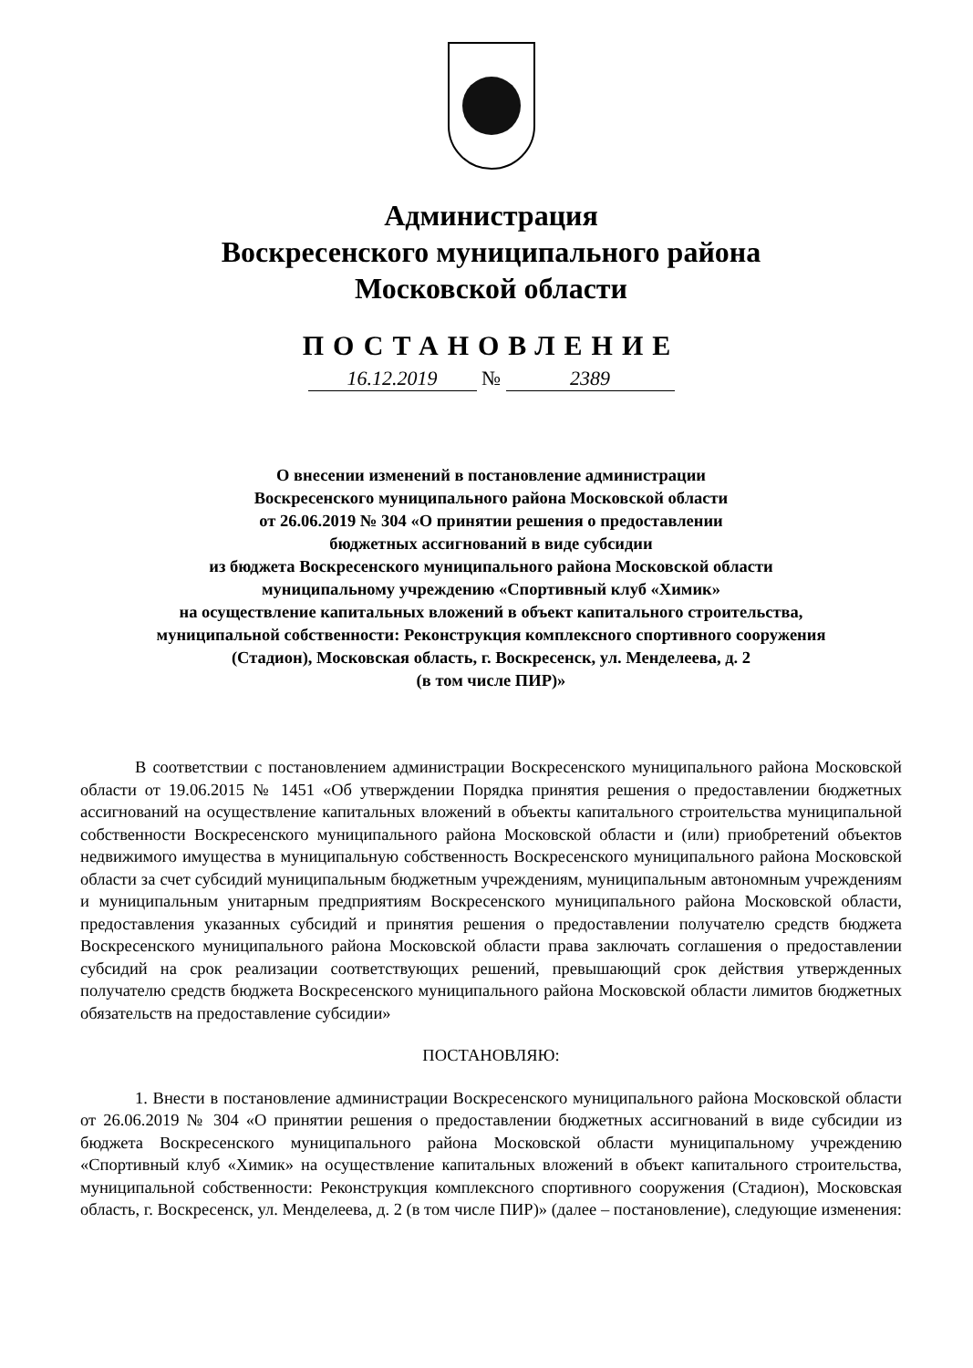Администрация
Воскресенского муниципального района
Московской области
ПОСТАНОВЛЕНИЕ
16.12.2019 № 2389
О внесении изменений в постановление администрации
Воскресенского муниципального района Московской области
от 26.06.2019 № 304 «О принятии решения о предоставлении
бюджетных ассигнований в виде субсидии
из бюджета Воскресенского муниципального района Московской области
муниципальному учреждению «Спортивный клуб «Химик»
на осуществление капитальных вложений в объект капитального строительства,
муниципальной собственности: Реконструкция комплексного спортивного сооружения
(Стадион), Московская область, г. Воскресенск, ул. Менделеева, д. 2
(в том числе ПИР)»
В соответствии с постановлением администрации Воскресенского муниципального района Московской области от 19.06.2015 № 1451 «Об утверждении Порядка принятия решения о предоставлении бюджетных ассигнований на осуществление капитальных вложений в объекты капитального строительства муниципальной собственности Воскресенского муниципального района Московской области и (или) приобретений объектов недвижимого имущества в муниципальную собственность Воскресенского муниципального района Московской области за счет субсидий муниципальным бюджетным учреждениям, муниципальным автономным учреждениям и муниципальным унитарным предприятиям Воскресенского муниципального района Московской области, предоставления указанных субсидий и принятия решения о предоставлении получателю средств бюджета Воскресенского муниципального района Московской области права заключать соглашения о предоставлении субсидий на срок реализации соответствующих решений, превышающий срок действия утвержденных получателю средств бюджета Воскресенского муниципального района Московской области лимитов бюджетных обязательств на предоставление субсидии»
ПОСТАНОВЛЯЮ:
1. Внести в постановление администрации Воскресенского муниципального района Московской области от 26.06.2019 № 304 «О принятии решения о предоставлении бюджетных ассигнований в виде субсидии из бюджета Воскресенского муниципального района Московской области муниципальному учреждению «Спортивный клуб «Химик» на осуществление капитальных вложений в объект капитального строительства, муниципальной собственности: Реконструкция комплексного спортивного сооружения (Стадион), Московская область, г. Воскресенск, ул. Менделеева, д. 2 (в том числе ПИР)» (далее – постановление), следующие изменения: